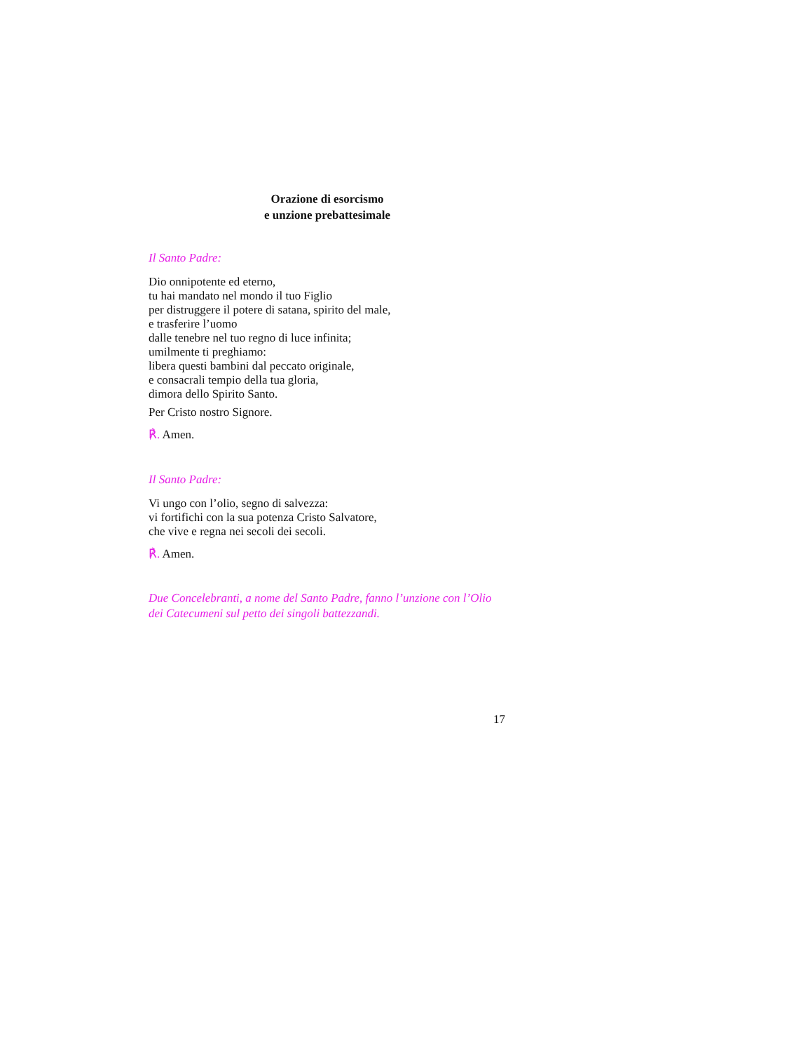Orazione di esorcismo
e unzione prebattesimale
Il Santo Padre:
Dio onnipotente ed eterno,
tu hai mandato nel mondo il tuo Figlio
per distruggere il potere di satana, spirito del male,
e trasferire l’uomo
dalle tenebre nel tuo regno di luce infinita;
umilmente ti preghiamo:
libera questi bambini dal peccato originale,
e consacrali tempio della tua gloria,
dimora dello Spirito Santo.
Per Cristo nostro Signore.
℟. Amen.
Il Santo Padre:
Vi ungo con l’olio, segno di salvezza:
vi fortifichi con la sua potenza Cristo Salvatore,
che vive e regna nei secoli dei secoli.
℟. Amen.
Due Concelebranti, a nome del Santo Padre, fanno l’unzione con l’Olio dei Catecumeni sul petto dei singoli battezzandi.
17